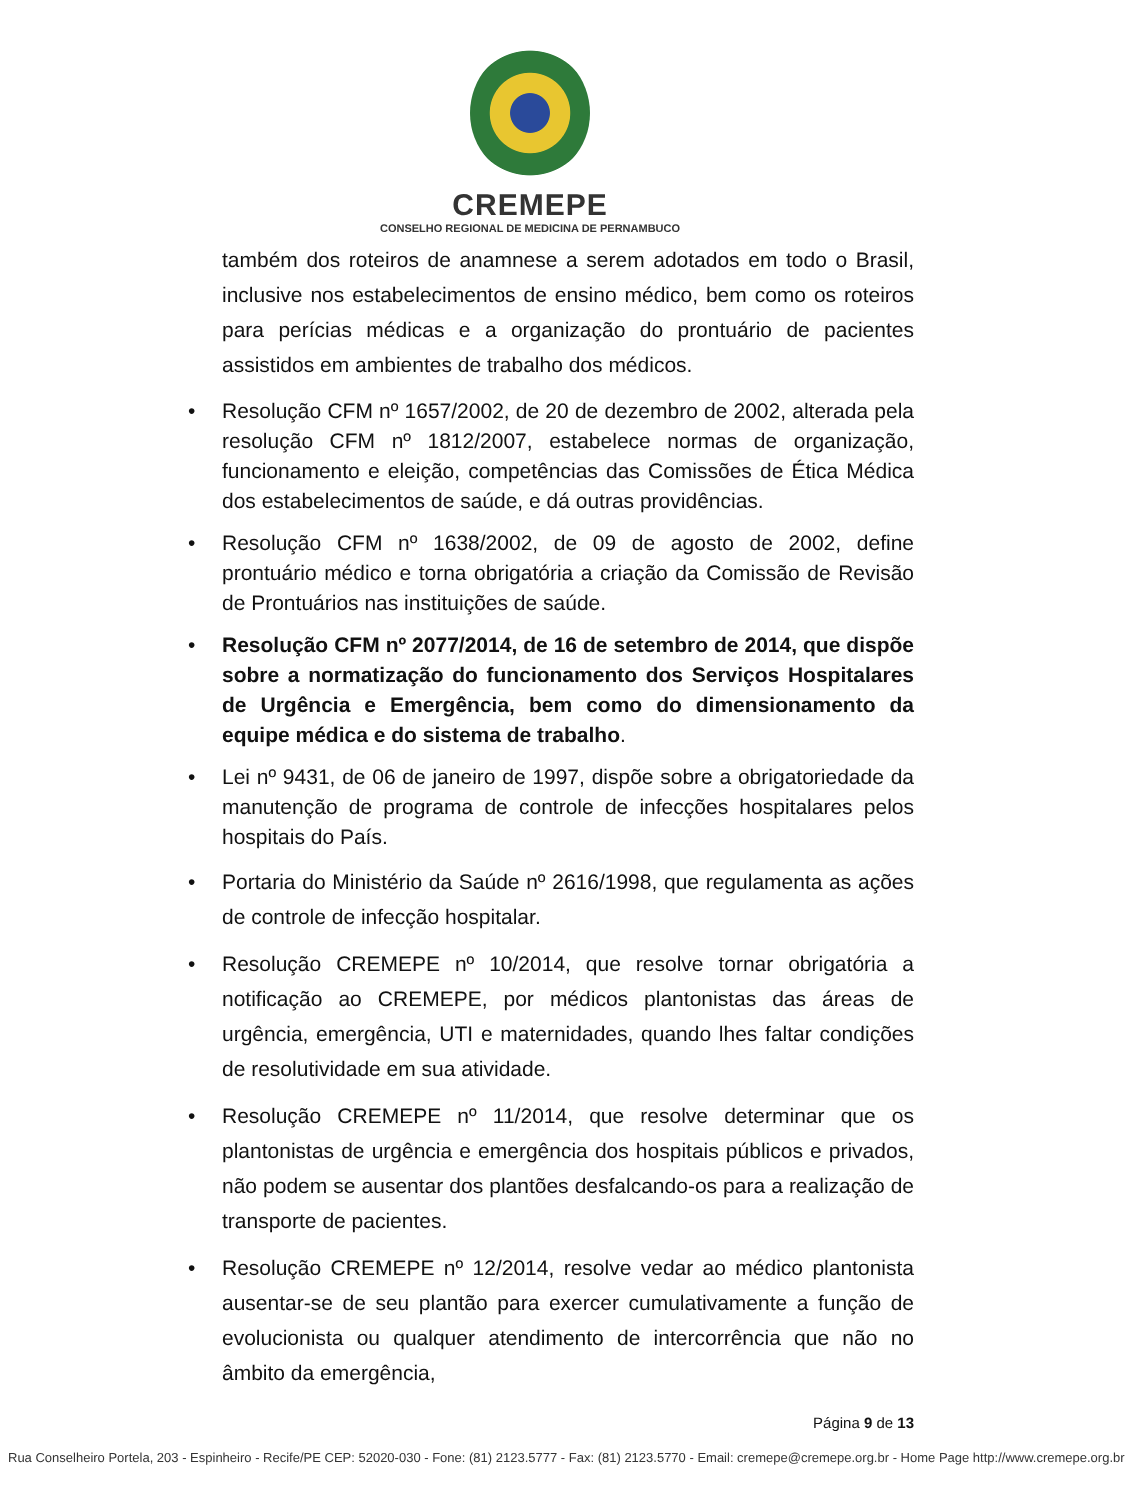CREMEPE
CONSELHO REGIONAL DE MEDICINA DE PERNAMBUCO
também dos roteiros de anamnese a serem adotados em todo o Brasil, inclusive nos estabelecimentos de ensino médico, bem como os roteiros para perícias médicas e a organização do prontuário de pacientes assistidos em ambientes de trabalho dos médicos.
• Resolução CFM nº 1657/2002, de 20 de dezembro de 2002, alterada pela resolução CFM nº 1812/2007, estabelece normas de organização, funcionamento e eleição, competências das Comissões de Ética Médica dos estabelecimentos de saúde, e dá outras providências.
• Resolução CFM nº 1638/2002, de 09 de agosto de 2002, define prontuário médico e torna obrigatória a criação da Comissão de Revisão de Prontuários nas instituições de saúde.
• Resolução CFM nº 2077/2014, de 16 de setembro de 2014, que dispõe sobre a normatização do funcionamento dos Serviços Hospitalares de Urgência e Emergência, bem como do dimensionamento da equipe médica e do sistema de trabalho.
• Lei nº 9431, de 06 de janeiro de 1997, dispõe sobre a obrigatoriedade da manutenção de programa de controle de infecções hospitalares pelos hospitais do País.
• Portaria do Ministério da Saúde nº 2616/1998, que regulamenta as ações de controle de infecção hospitalar.
• Resolução CREMEPE nº 10/2014, que resolve tornar obrigatória a notificação ao CREMEPE, por médicos plantonistas das áreas de urgência, emergência, UTI e maternidades, quando lhes faltar condições de resolutividade em sua atividade.
• Resolução CREMEPE nº 11/2014, que resolve determinar que os plantonistas de urgência e emergência dos hospitais públicos e privados, não podem se ausentar dos plantões desfalcando-os para a realização de transporte de pacientes.
• Resolução CREMEPE nº 12/2014, resolve vedar ao médico plantonista ausentar-se de seu plantão para exercer cumulativamente a função de evolucionista ou qualquer atendimento de intercorrência que não no âmbito da emergência,
Página 9 de 13
Rua Conselheiro Portela, 203 - Espinheiro - Recife/PE CEP: 52020-030 - Fone: (81) 2123.5777 - Fax: (81) 2123.5770 - Email: cremepe@cremepe.org.br - Home Page http://www.cremepe.org.br